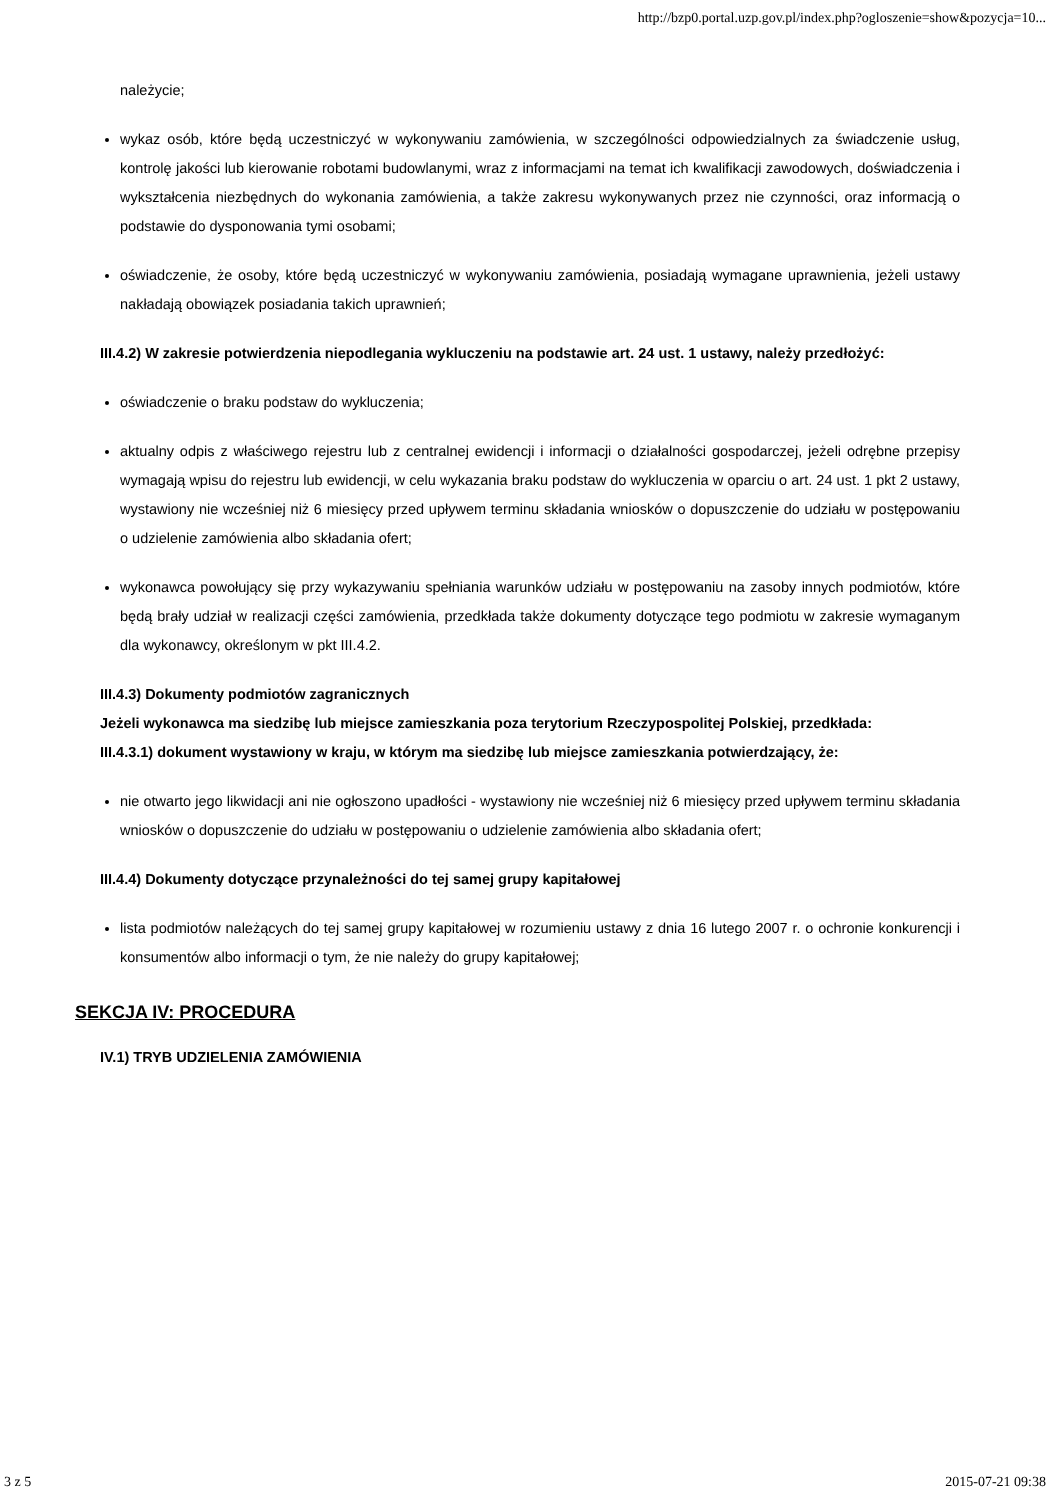http://bzp0.portal.uzp.gov.pl/index.php?ogloszenie=show&pozycja=10...
należycie;
wykaz osób, które będą uczestniczyć w wykonywaniu zamówienia, w szczególności odpowiedzialnych za świadczenie usług, kontrolę jakości lub kierowanie robotami budowlanymi, wraz z informacjami na temat ich kwalifikacji zawodowych, doświadczenia i wykształcenia niezbędnych do wykonania zamówienia, a także zakresu wykonywanych przez nie czynności, oraz informacją o podstawie do dysponowania tymi osobami;
oświadczenie, że osoby, które będą uczestniczyć w wykonywaniu zamówienia, posiadają wymagane uprawnienia, jeżeli ustawy nakładają obowiązek posiadania takich uprawnień;
III.4.2) W zakresie potwierdzenia niepodlegania wykluczeniu na podstawie art. 24 ust. 1 ustawy, należy przedłożyć:
oświadczenie o braku podstaw do wykluczenia;
aktualny odpis z właściwego rejestru lub z centralnej ewidencji i informacji o działalności gospodarczej, jeżeli odrębne przepisy wymagają wpisu do rejestru lub ewidencji, w celu wykazania braku podstaw do wykluczenia w oparciu o art. 24 ust. 1 pkt 2 ustawy, wystawiony nie wcześniej niż 6 miesięcy przed upływem terminu składania wniosków o dopuszczenie do udziału w postępowaniu o udzielenie zamówienia albo składania ofert;
wykonawca powołujący się przy wykazywaniu spełniania warunków udziału w postępowaniu na zasoby innych podmiotów, które będą brały udział w realizacji części zamówienia, przedkłada także dokumenty dotyczące tego podmiotu w zakresie wymaganym dla wykonawcy, określonym w pkt III.4.2.
III.4.3) Dokumenty podmiotów zagranicznych
Jeżeli wykonawca ma siedzibę lub miejsce zamieszkania poza terytorium Rzeczypospolitej Polskiej, przedkłada:
III.4.3.1) dokument wystawiony w kraju, w którym ma siedzibę lub miejsce zamieszkania potwierdzający, że:
nie otwarto jego likwidacji ani nie ogłoszono upadłości - wystawiony nie wcześniej niż 6 miesięcy przed upływem terminu składania wniosków o dopuszczenie do udziału w postępowaniu o udzielenie zamówienia albo składania ofert;
III.4.4) Dokumenty dotyczące przynależności do tej samej grupy kapitałowej
lista podmiotów należących do tej samej grupy kapitałowej w rozumieniu ustawy z dnia 16 lutego 2007 r. o ochronie konkurencji i konsumentów albo informacji o tym, że nie należy do grupy kapitałowej;
SEKCJA IV: PROCEDURA
IV.1) TRYB UDZIELENIA ZAMÓWIENIA
3 z 5 2015-07-21 09:38